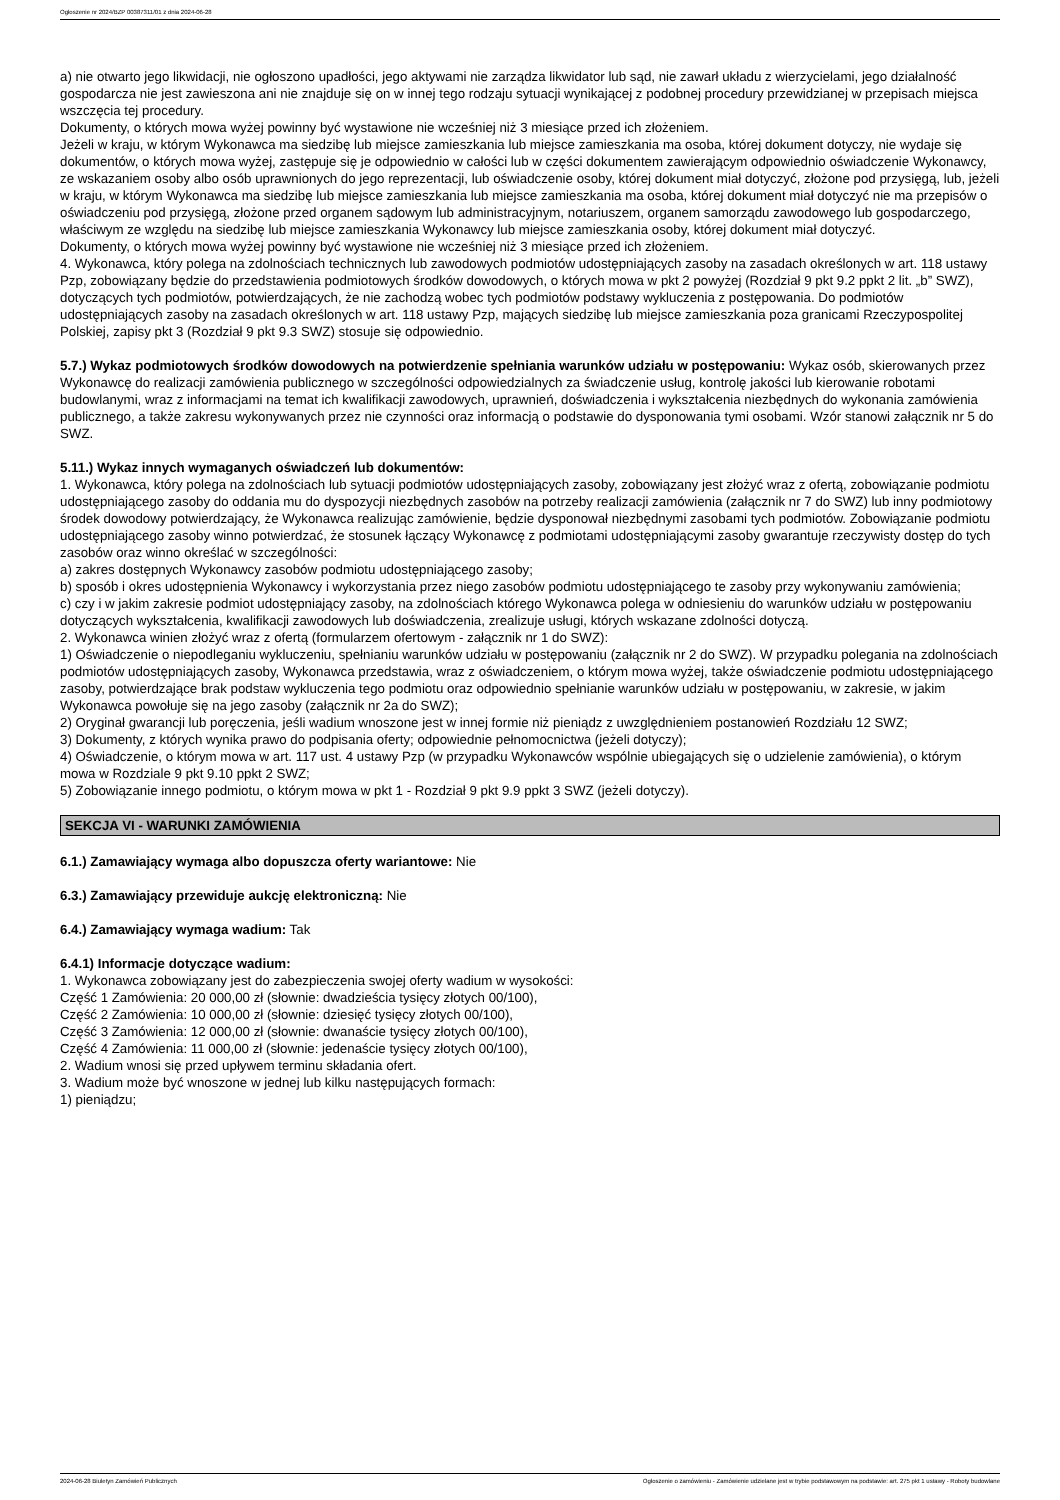Ogłoszenie nr 2024/BZP 00387311/01 z dnia 2024-06-28
a) nie otwarto jego likwidacji, nie ogłoszono upadłości, jego aktywami nie zarządza likwidator lub sąd, nie zawarł układu z wierzycielami, jego działalność gospodarcza nie jest zawieszona ani nie znajduje się on w innej tego rodzaju sytuacji wynikającej z podobnej procedury przewidzianej w przepisach miejsca wszczęcia tej procedury.
Dokumenty, o których mowa wyżej powinny być wystawione nie wcześniej niż 3 miesiące przed ich złożeniem.
Jeżeli w kraju, w którym Wykonawca ma siedzibę lub miejsce zamieszkania lub miejsce zamieszkania ma osoba, której dokument dotyczy, nie wydaje się dokumentów, o których mowa wyżej, zastępuje się je odpowiednio w całości lub w części dokumentem zawierającym odpowiednio oświadczenie Wykonawcy, ze wskazaniem osoby albo osób uprawnionych do jego reprezentacji, lub oświadczenie osoby, której dokument miał dotyczyć, złożone pod przysięgą, lub, jeżeli w kraju, w którym Wykonawca ma siedzibę lub miejsce zamieszkania lub miejsce zamieszkania ma osoba, której dokument miał dotyczyć nie ma przepisów o oświadczeniu pod przysięgą, złożone przed organem sądowym lub administracyjnym, notariuszem, organem samorządu zawodowego lub gospodarczego, właściwym ze względu na siedzibę lub miejsce zamieszkania Wykonawcy lub miejsce zamieszkania osoby, której dokument miał dotyczyć.
Dokumenty, o których mowa wyżej powinny być wystawione nie wcześniej niż 3 miesiące przed ich złożeniem.
4. Wykonawca, który polega na zdolnościach technicznych lub zawodowych podmiotów udostępniających zasoby na zasadach określonych w art. 118 ustawy Pzp, zobowiązany będzie do przedstawienia podmiotowych środków dowodowych, o których mowa w pkt 2 powyżej (Rozdział 9 pkt 9.2 ppkt 2 lit. „b” SWZ), dotyczących tych podmiotów, potwierdzających, że nie zachodzą wobec tych podmiotów podstawy wykluczenia z postępowania. Do podmiotów udostępniających zasoby na zasadach określonych w art. 118 ustawy Pzp, mających siedzibę lub miejsce zamieszkania poza granicami Rzeczypospolitej Polskiej, zapisy pkt 3 (Rozdział 9 pkt 9.3 SWZ) stosuje się odpowiednio.
5.7.) Wykaz podmiotowych środków dowodowych na potwierdzenie spełniania warunków udziału w postępowaniu: Wykaz osób, skierowanych przez Wykonawcę do realizacji zamówienia publicznego w szczególności odpowiedzialnych za świadczenie usług, kontrolę jakości lub kierowanie robotami budowlanymi, wraz z informacjami na temat ich kwalifikacji zawodowych, uprawnień, doświadczenia i wykształcenia niezbędnych do wykonania zamówienia publicznego, a także zakresu wykonywanych przez nie czynności oraz informacją o podstawie do dysponowania tymi osobami. Wzór stanowi załącznik nr 5 do SWZ.
5.11.) Wykaz innych wymaganych oświadczeń lub dokumentów:
1. Wykonawca, który polega na zdolnościach lub sytuacji podmiotów udostępniających zasoby, zobowiązany jest złożyć wraz z ofertą, zobowiązanie podmiotu udostępniającego zasoby do oddania mu do dyspozycji niezbędnych zasobów na potrzeby realizacji zamówienia (załącznik nr 7 do SWZ) lub inny podmiotowy środek dowodowy potwierdzający, że Wykonawca realizując zamówienie, będzie dysponował niezbędnymi zasobami tych podmiotów. Zobowiązanie podmiotu udostępniającego zasoby winno potwierdzać, że stosunek łączący Wykonawcę z podmiotami udostępniającymi zasoby gwarantuje rzeczywisty dostęp do tych zasobów oraz winno określać w szczególności:
a) zakres dostępnych Wykonawcy zasobów podmiotu udostępniającego zasoby;
b) sposób i okres udostępnienia Wykonawcy i wykorzystania przez niego zasobów podmiotu udostępniającego te zasoby przy wykonywaniu zamówienia;
c) czy i w jakim zakresie podmiot udostępniający zasoby, na zdolnościach którego Wykonawca polega w odniesieniu do warunków udziału w postępowaniu dotyczących wykształcenia, kwalifikacji zawodowych lub doświadczenia, zrealizuje usługi, których wskazane zdolności dotyczą.
2. Wykonawca winien złożyć wraz z ofertą (formularzem ofertowym - załącznik nr 1 do SWZ):
1) Oświadczenie o niepodleganiu wykluczeniu, spełnianiu warunków udziału w postępowaniu (załącznik nr 2 do SWZ). W przypadku polegania na zdolnościach podmiotów udostępniających zasoby, Wykonawca przedstawia, wraz z oświadczeniem, o którym mowa wyżej, także oświadczenie podmiotu udostępniającego zasoby, potwierdzające brak podstaw wykluczenia tego podmiotu oraz odpowiednio spełnianie warunków udziału w postępowaniu, w zakresie, w jakim Wykonawca powołuje się na jego zasoby (załącznik nr 2a do SWZ);
2) Oryginał gwarancji lub poręczenia, jeśli wadium wnoszone jest w innej formie niż pieniądz z uwzględnieniem postanowień Rozdziału 12 SWZ;
3) Dokumenty, z których wynika prawo do podpisania oferty; odpowiednie pełnomocnictwa (jeżeli dotyczy);
4) Oświadczenie, o którym mowa w art. 117 ust. 4 ustawy Pzp (w przypadku Wykonawców wspólnie ubiegających się o udzielenie zamówienia), o którym mowa w Rozdziale 9 pkt 9.10 ppkt 2 SWZ;
5) Zobowiązanie innego podmiotu, o którym mowa w pkt 1 - Rozdział 9 pkt 9.9 ppkt 3 SWZ (jeżeli dotyczy).
SEKCJA VI - WARUNKI ZAMÓWIENIA
6.1.) Zamawiający wymaga albo dopuszcza oferty wariantowe: Nie
6.3.) Zamawiający przewiduje aukcję elektroniczną: Nie
6.4.) Zamawiający wymaga wadium: Tak
6.4.1) Informacje dotyczące wadium:
1. Wykonawca zobowiązany jest do zabezpieczenia swojej oferty wadium w wysokości:
Część 1 Zamówienia: 20 000,00 zł (słownie: dwadzieścia tysięcy złotych 00/100),
Część 2 Zamówienia: 10 000,00 zł (słownie: dziesięć tysięcy złotych 00/100),
Część 3 Zamówienia: 12 000,00 zł (słownie: dwanaście tysięcy złotych 00/100),
Część 4 Zamówienia: 11 000,00 zł (słownie: jedenaście tysięcy złotych 00/100),
2. Wadium wnosi się przed upływem terminu składania ofert.
3. Wadium może być wnoszone w jednej lub kilku następujących formach:
1) pieniądzu;
2024-06-28 Biuletyn Zamówień Publicznych Ogłoszenie o zamówieniu - Zamówienie udzielane jest w trybie podstawowym na podstawie: art. 275 pkt 1 ustawy - Roboty budowlane